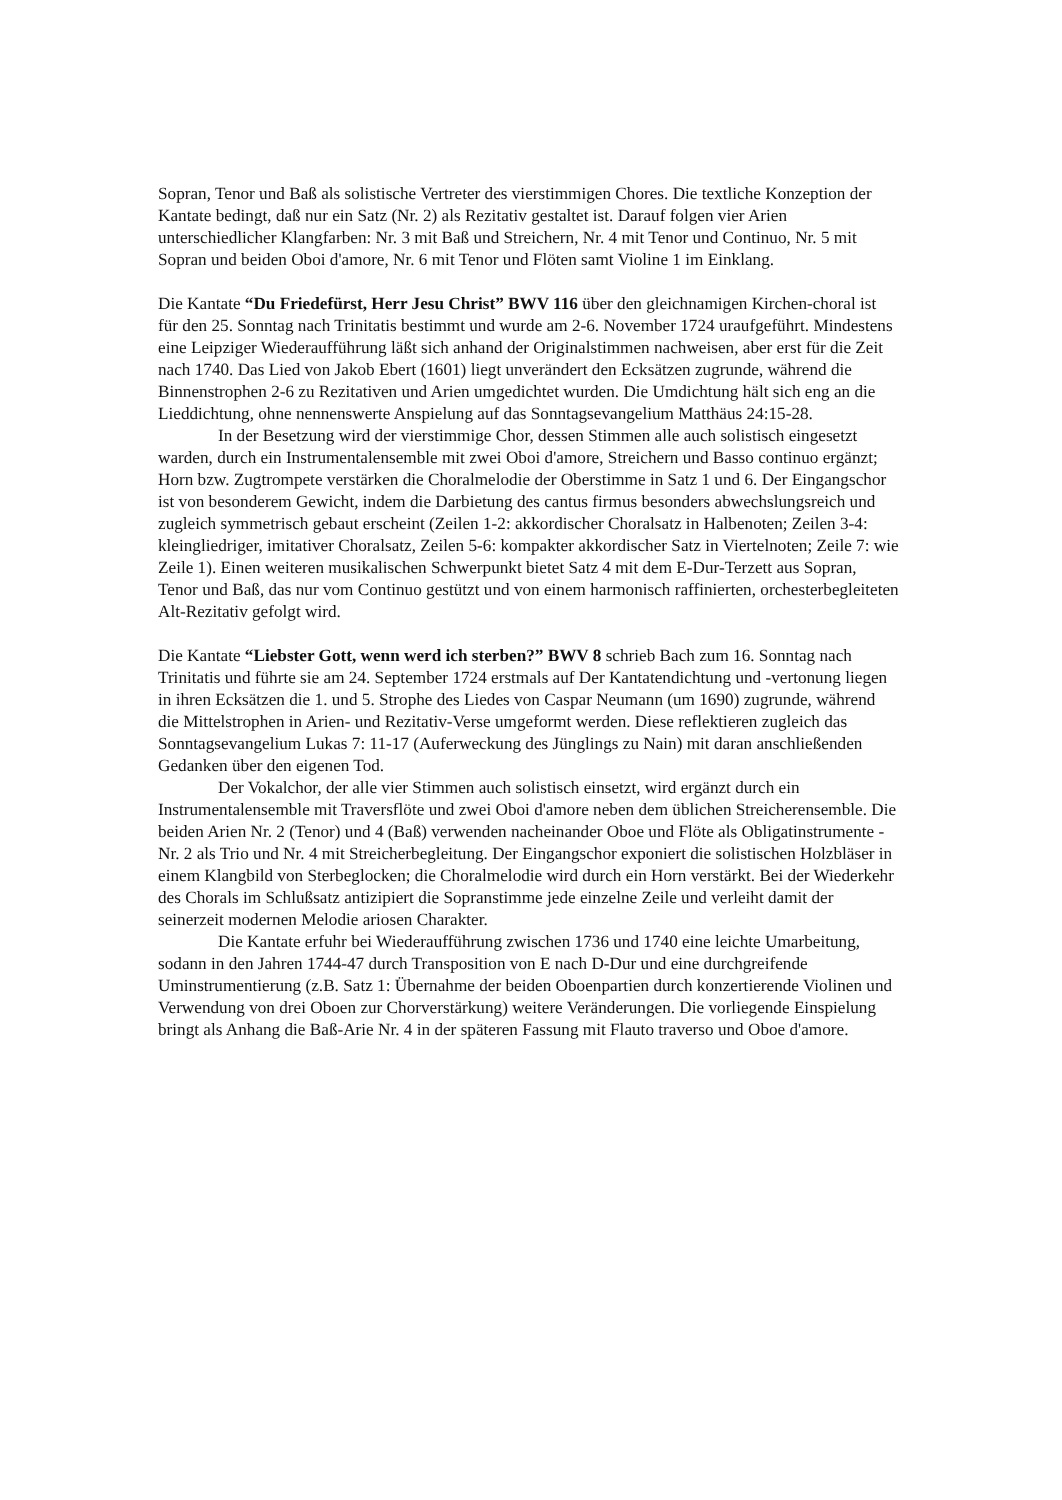Sopran, Tenor und Baß als solistische Vertreter des vierstimmigen Chores. Die textliche Konzeption der Kantate bedingt, daß nur ein Satz (Nr. 2) als Rezitativ gestaltet ist. Darauf folgen vier Arien unterschiedlicher Klangfarben: Nr. 3 mit Baß und Streichern, Nr. 4 mit Tenor und Continuo, Nr. 5 mit Sopran und beiden Oboi d'amore, Nr. 6 mit Tenor und Flöten samt Violine 1 im Einklang.
Die Kantate “Du Friedefürst, Herr Jesu Christ” BWV 116 über den gleichnamigen Kirchen-choral ist für den 25. Sonntag nach Trinitatis bestimmt und wurde am 2-6. November 1724 uraufgeführt. Mindestens eine Leipziger Wiederaufführung läßt sich anhand der Originalstimmen nachweisen, aber erst für die Zeit nach 1740. Das Lied von Jakob Ebert (1601) liegt unverändert den Ecksätzen zugrunde, während die Binnenstrophen 2-6 zu Rezitativen und Arien umgedichtet wurden. Die Umdichtung hält sich eng an die Lieddichtung, ohne nennenswerte Anspielung auf das Sonntagsevangelium Matthäus 24:15-28.
In der Besetzung wird der vierstimmige Chor, dessen Stimmen alle auch solistisch eingesetzt warden, durch ein Instrumentalensemble mit zwei Oboi d'amore, Streichern und Basso continuo ergänzt; Horn bzw. Zugtrompete verstärken die Choralmelodie der Oberstimme in Satz 1 und 6. Der Eingangschor ist von besonderem Gewicht, indem die Darbietung des cantus firmus besonders abwechslungsreich und zugleich symmetrisch gebaut erscheint (Zeilen 1-2: akkordischer Choralsatz in Halbenoten; Zeilen 3-4: kleingliedriger, imitativer Choralsatz, Zeilen 5-6: kompakter akkordischer Satz in Viertelnoten; Zeile 7: wie Zeile 1). Einen weiteren musikalischen Schwerpunkt bietet Satz 4 mit dem E-Dur-Terzett aus Sopran, Tenor und Baß, das nur vom Continuo gestützt und von einem harmonisch raffinierten, orchesterbegleiteten Alt-Rezitativ gefolgt wird.
Die Kantate “Liebster Gott, wenn werd ich sterben?” BWV 8 schrieb Bach zum 16. Sonntag nach Trinitatis und führte sie am 24. September 1724 erstmals auf Der Kantatendichtung und -vertonung liegen in ihren Ecksätzen die 1. und 5. Strophe des Liedes von Caspar Neumann (um 1690) zugrunde, während die Mittelstrophen in Arien- und Rezitativ-Verse umgeformt werden. Diese reflektieren zugleich das Sonntagsevangelium Lukas 7: 11-17 (Auferweckung des Jünglings zu Nain) mit daran anschließenden Gedanken über den eigenen Tod.
Der Vokalchor, der alle vier Stimmen auch solistisch einsetzt, wird ergänzt durch ein Instrumentalensemble mit Traversflöte und zwei Oboi d'amore neben dem üblichen Streicherensemble. Die beiden Arien Nr. 2 (Tenor) und 4 (Baß) verwenden nacheinander Oboe und Flöte als Obligatinstrumente - Nr. 2 als Trio und Nr. 4 mit Streicherbegleitung. Der Eingangschor exponiert die solistischen Holzbläser in einem Klangbild von Sterbeglocken; die Choralmelodie wird durch ein Horn verstärkt. Bei der Wiederkehr des Chorals im Schlußsatz antizipiert die Sopranstimme jede einzelne Zeile und verleiht damit der seinerzeit modernen Melodie ariosen Charakter.
Die Kantate erfuhr bei Wiederaufführung zwischen 1736 und 1740 eine leichte Umarbeitung, sodann in den Jahren 1744-47 durch Transposition von E nach D-Dur und eine durchgreifende Uminstrumentierung (z.B. Satz 1: Übernahme der beiden Oboenpartien durch konzertierende Violinen und Verwendung von drei Oboen zur Chorverstärkung) weitere Veränderungen. Die vorliegende Einspielung bringt als Anhang die Baß-Arie Nr. 4 in der späteren Fassung mit Flauto traverso und Oboe d'amore.